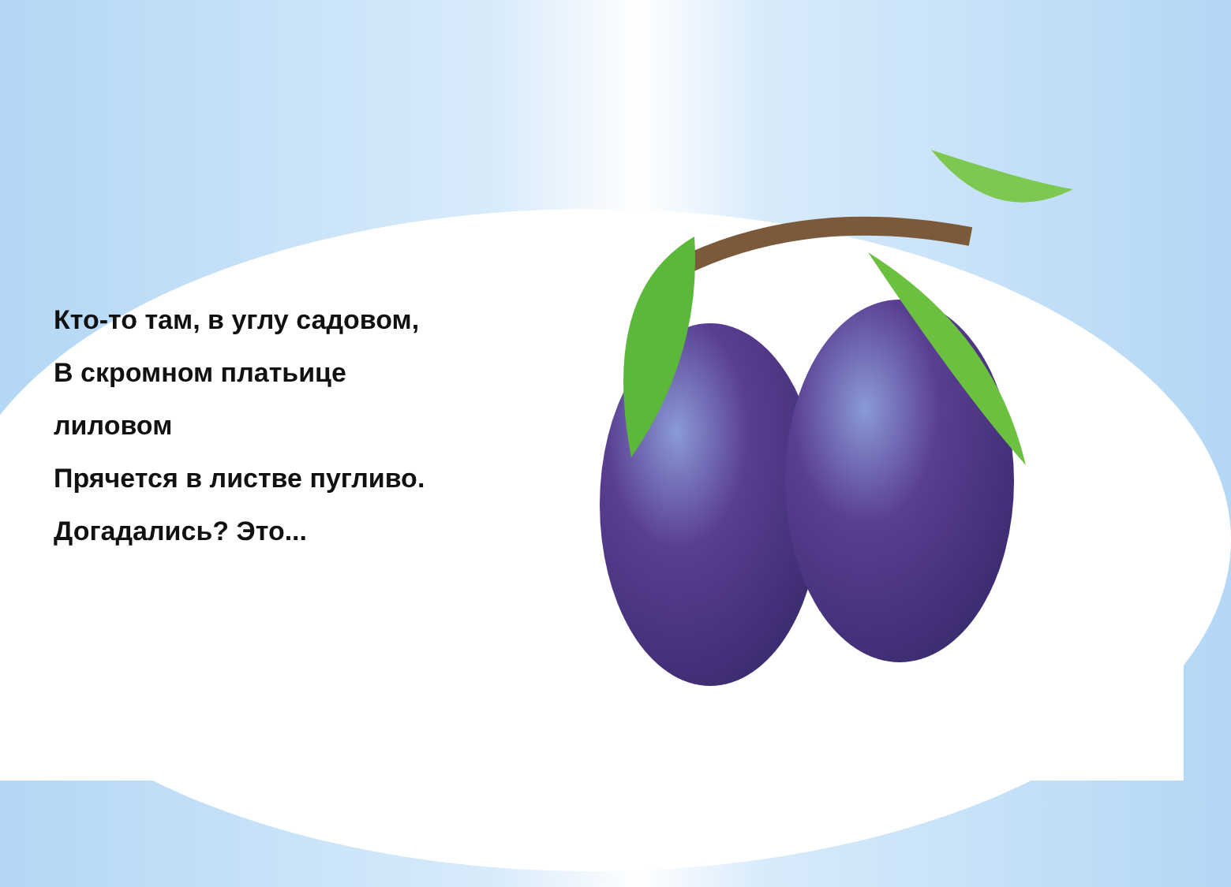Кто-то там, в углу садовом,
В скромном платьице
лиловом
Прячется в листве пугливо.
Догадались? Это...